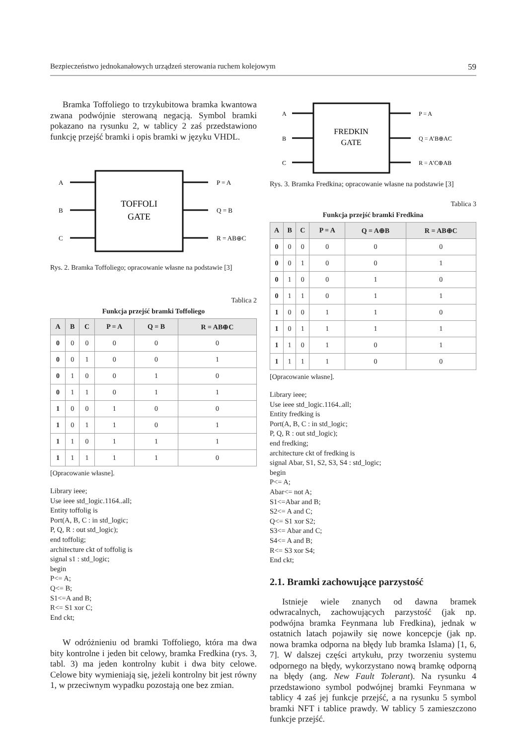Bezpieczeństwo jednokanałowych urządzeń sterowania ruchem kolejowym 59
Bramka Toffoliego to trzykubitowa bramka kwantowa zwana podwójnie sterowaną negacją. Symbol bramki pokazano na rysunku 2, w tablicy 2 zaś przedstawiono funkcję przejść bramki i opis bramki w języku VHDL.
A
B
C
P = A
Q = B
R = AB⊕C
TOFFOLI
GATE
Rys. 2. Bramka Toffoliego; opracowanie własne na podstawie [3]
Tablica 2
Funkcja przejść bramki Toffoliego
| A | B | C | P = A | Q = B | R = AB⊕C |
| --- | --- | --- | --- | --- | --- |
| 0 | 0 | 0 | 0 | 0 | 0 |
| 0 | 0 | 1 | 0 | 0 | 1 |
| 0 | 1 | 0 | 0 | 1 | 0 |
| 0 | 1 | 1 | 0 | 1 | 1 |
| 1 | 0 | 0 | 1 | 0 | 0 |
| 1 | 0 | 1 | 1 | 0 | 1 |
| 1 | 1 | 0 | 1 | 1 | 1 |
| 1 | 1 | 1 | 1 | 1 | 0 |
[Opracowanie własne].
Library ieee;
Use ieee std_logic.1164..all;
Entity toffolig is
Port(A, B, C : in std_logic;
P, Q, R : out std_logic);
end toffolig;
architecture ckt of toffolig is
signal s1 : std_logic;
begin
P<= A;
Q<= B;
S1<=A and B;
R<= S1 xor C;
End ckt;
W odróżnieniu od bramki Toffoliego, która ma dwa bity kontrolne i jeden bit celowy, bramka Fredkina (rys. 3, tabl. 3) ma jeden kontrolny kubit i dwa bity celowe. Celowe bity wymieniają się, jeżeli kontrolny bit jest równy 1, w przeciwnym wypadku pozostają one bez zmian.
A
B
C
P = A
Q = A’B⊕AC
R = A’C⊕AB
FREDKIN
GATE
Rys. 3. Bramka Fredkina; opracowanie własne na podstawie [3]
Tablica 3
Funkcja przejść bramki Fredkina
| A | B | C | P = A | Q = A⊕B | R = AB⊕C |
| --- | --- | --- | --- | --- | --- |
| 0 | 0 | 0 | 0 | 0 | 0 |
| 0 | 0 | 1 | 0 | 0 | 1 |
| 0 | 1 | 0 | 0 | 1 | 0 |
| 0 | 1 | 1 | 0 | 1 | 1 |
| 1 | 0 | 0 | 1 | 1 | 0 |
| 1 | 0 | 1 | 1 | 1 | 1 |
| 1 | 1 | 0 | 1 | 0 | 1 |
| 1 | 1 | 1 | 1 | 0 | 0 |
[Opracowanie własne].
Library ieee;
Use ieee std_logic.1164..all;
Entity fredking is
Port(A, B, C : in std_logic;
P, Q, R : out std_logic);
end fredking;
architecture ckt of fredking is
signal Abar, S1, S2, S3, S4 : std_logic;
begin
P<= A;
Abar<= not A;
S1<=Abar and B;
S2<= A and C;
Q<= S1 xor S2;
S3<= Abar and C;
S4<= A and B;
R<= S3 xor S4;
End ckt;
2.1. Bramki zachowujące parzystość
Istnieje wiele znanych od dawna bramek odwracalnych, zachowujących parzystość (jak np. podwójna bramka Feynmana lub Fredkina), jednak w ostatnich latach pojawiły się nowe koncepcje (jak np. nowa bramka odporna na błędy lub bramka Islama) [1, 6, 7]. W dalszej części artykułu, przy tworzeniu systemu odpornego na błędy, wykorzystano nową bramkę odporną na błędy (ang. New Fault Tolerant). Na rysunku 4 przedstawiono symbol podwójnej bramki Feynmana w tablicy 4 zaś jej funkcje przejść, a na rysunku 5 symbol bramki NFT i tablice prawdy. W tablicy 5 zamieszczono funkcje przejść.